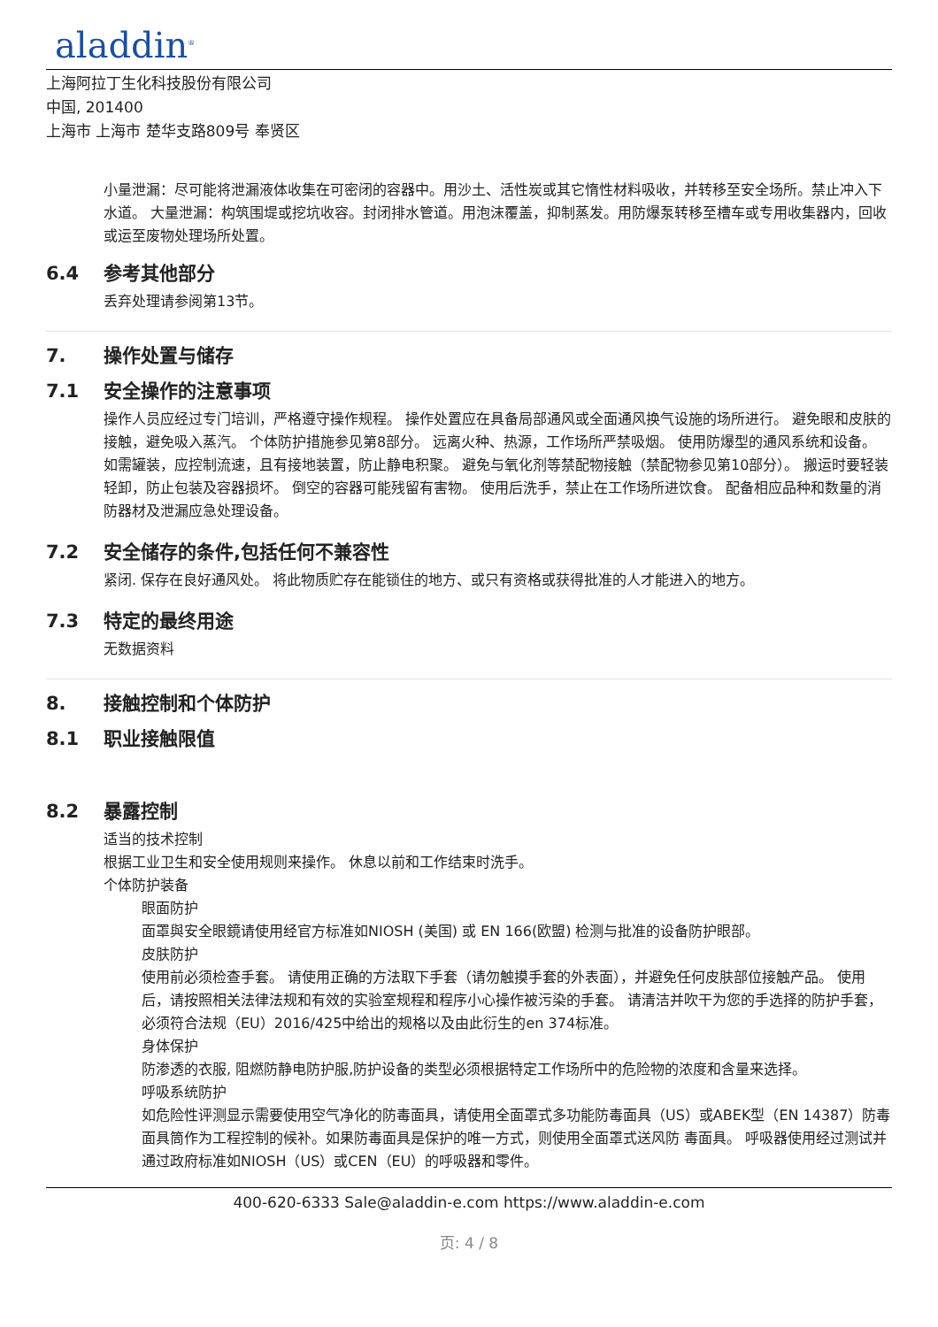aladdin<sup>®</sup>
上海阿拉丁生化科技股份有限公司
中国, 201400
上海市 上海市 楚华支路809号 奉贤区
小量泄漏：尽可能将泄漏液体收集在可密闭的容器中。用沙土、活性炭或其它惰性材料吸收，并转移至安全场所。禁止冲入下水道。 大量泄漏：构筑围堤或挖坑收容。封闭排水管道。用泡沫覆盖，抑制蒸发。用防爆泵转移至槽车或专用收集器内，回收或运至废物处理场所处置。
6.4 参考其他部分
丢弃处理请参阅第13节。
7. 操作处置与储存
7.1 安全操作的注意事项
操作人员应经过专门培训，严格遵守操作规程。 操作处置应在具备局部通风或全面通风换气设施的场所进行。 避免眼和皮肤的接触，避免吸入蒸汽。 个体防护措施参见第8部分。 远离火种、热源，工作场所严禁吸烟。 使用防爆型的通风系统和设备。 如需罐装，应控制流速，且有接地装置，防止静电积聚。 避免与氧化剂等禁配物接触（禁配物参见第10部分）。 搬运时要轻装轻卸，防止包装及容器损坏。 倒空的容器可能残留有害物。 使用后洗手，禁止在工作场所进饮食。 配备相应品种和数量的消防器材及泄漏应急处理设备。
7.2 安全储存的条件,包括任何不兼容性
紧闭. 保存在良好通风处。 将此物质贮存在能锁住的地方、或只有资格或获得批准的人才能进入的地方。
7.3 特定的最终用途
无数据资料
8. 接触控制和个体防护
8.1 职业接触限值
8.2 暴露控制
适当的技术控制
根据工业卫生和安全使用规则来操作。 休息以前和工作结束时洗手。
个体防护装备
眼面防护
面罩與安全眼鏡请使用经官方标准如NIOSH (美国) 或 EN 166(欧盟) 检测与批准的设备防护眼部。
皮肤防护
使用前必须检查手套。 请使用正确的方法取下手套（请勿触摸手套的外表面），并避免任何皮肤部位接触产品。 使用后，请按照相关法律法规和有效的实验室规程和程序小心操作被污染的手套。 请清洁并吹干为您的手选择的防护手套，必须符合法规（EU）2016/425中给出的规格以及由此衍生的en 374标准。
身体保护
防渗透的衣服, 阻燃防静电防护服,防护设备的类型必须根据特定工作场所中的危险物的浓度和含量来选择。
呼吸系统防护
如危险性评测显示需要使用空气净化的防毒面具，请使用全面罩式多功能防毒面具（US）或ABEK型（EN 14387）防毒面具筒作为工程控制的候补。如果防毒面具是保护的唯一方式，则使用全面罩式送风防 毒面具。 呼吸器使用经过测试并通过政府标准如NIOSH（US）或CEN（EU）的呼吸器和零件。
400-620-6333 Sale@aladdin-e.com https://www.aladdin-e.com
页: 4 / 8